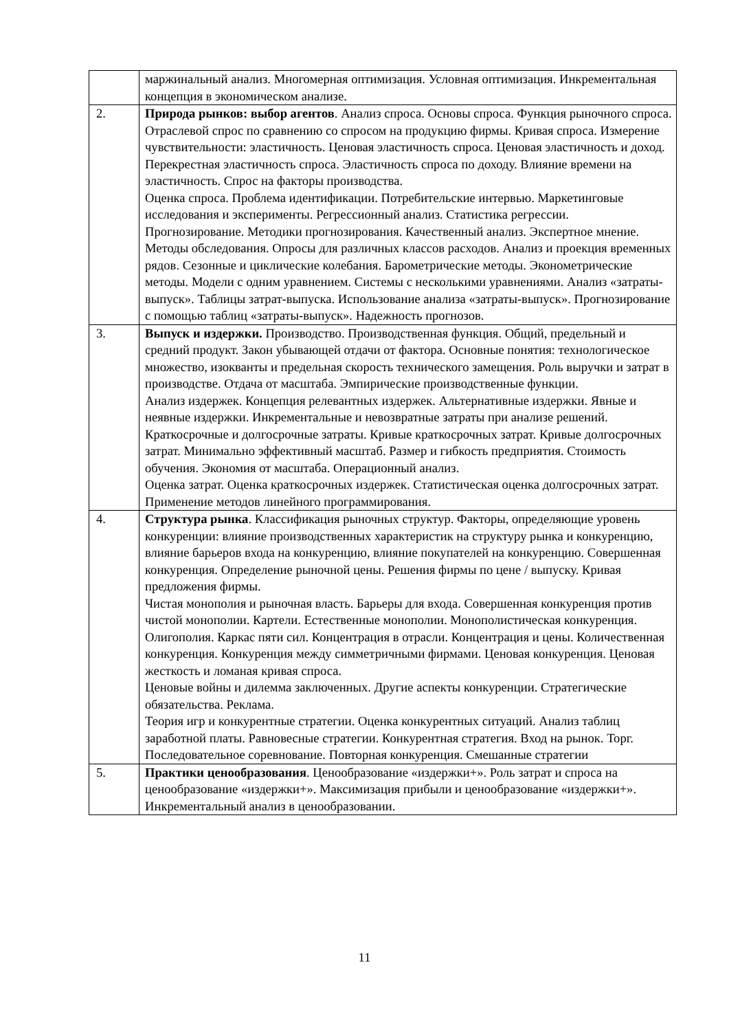| | маржинальный анализ. Многомерная оптимизация. Условная оптимизация. Инкрементальная концепция в экономическом анализе. |
| 2. | Природа рынков: выбор агентов . Анализ спроса. Основы спроса. Функция рыночного спроса. Отраслевой спрос по сравнению со спросом на продукцию фирмы. Кривая спроса. Измерение чувствительности: эластичность. Ценовая эластичность спроса. Ценовая эластичность и доход. Перекрестная эластичность спроса. Эластичность спроса по доходу. Влияние времени на эластичность. Спрос на факторы производства. Оценка спроса. Проблема идентификации. Потребительские интервью. Маркетинговые исследования и эксперименты. Регрессионный анализ. Статистика регрессии. Прогнозирование. Методики прогнозирования. Качественный анализ. Экспертное мнение. Методы обследования. Опросы для различных классов расходов. Анализ и проекция временных рядов. Сезонные и циклические колебания. Барометрические методы. Эконометрические методы. Модели с одним уравнением. Системы с несколькими уравнениями. Анализ «затраты-выпуск». Таблицы затрат-выпуска. Использование анализа «затраты-выпуск». Прогнозирование с помощью таблиц «затраты-выпуск». Надежность прогнозов. |
| 3. | Выпуск и издержки. Производство. Производственная функция. Общий, предельный и средний продукт. Закон убывающей отдачи от фактора. Основные понятия: технологическое множество, изокванты и предельная скорость технического замещения. Роль выручки и затрат в производстве. Отдача от масштаба. Эмпирические производственные функции. Анализ издержек. Концепция релевантных издержек. Альтернативные издержки. Явные и неявные издержки. Инкрементальные и невозвратные затраты при анализе решений. Краткосрочные и долгосрочные затраты. Кривые краткосрочных затрат. Кривые долгосрочных затрат. Минимально эффективный масштаб. Размер и гибкость предприятия. Стоимость обучения. Экономия от масштаба. Операционный анализ. Оценка затрат. Оценка краткосрочных издержек. Статистическая оценка долгосрочных затрат. Применение методов линейного программирования. |
| 4. | Структура рынка . Классификация рыночных структур. Факторы, определяющие уровень конкуренции: влияние производственных характеристик на структуру рынка и конкуренцию, влияние барьеров входа на конкуренцию, влияние покупателей на конкуренцию. Совершенная конкуренция. Определение рыночной цены. Решения фирмы по цене / выпуску. Кривая предложения фирмы. Чистая монополия и рыночная власть. Барьеры для входа. Совершенная конкуренция против чистой монополии. Картели. Естественные монополии. Монополистическая конкуренция. Олигополия. Каркас пяти сил. Концентрация в отрасли. Концентрация и цены. Количественная конкуренция. Конкуренция между симметричными фирмами. Ценовая конкуренция. Ценовая жесткость и ломаная кривая спроса. Ценовые войны и дилемма заключенных. Другие аспекты конкуренции. Стратегические обязательства. Реклама. Теория игр и конкурентные стратегии. Оценка конкурентных ситуаций. Анализ таблиц заработной платы. Равновесные стратегии. Конкурентная стратегия. Вход на рынок. Торг. Последовательное соревнование. Повторная конкуренция. Смешанные стратегии |
| 5. | Практики ценообразования . Ценообразование «издержки+». Роль затрат и спроса на ценообразование «издержки+». Максимизация прибыли и ценообразование «издержки+». Инкрементальный анализ в ценообразовании. |
11